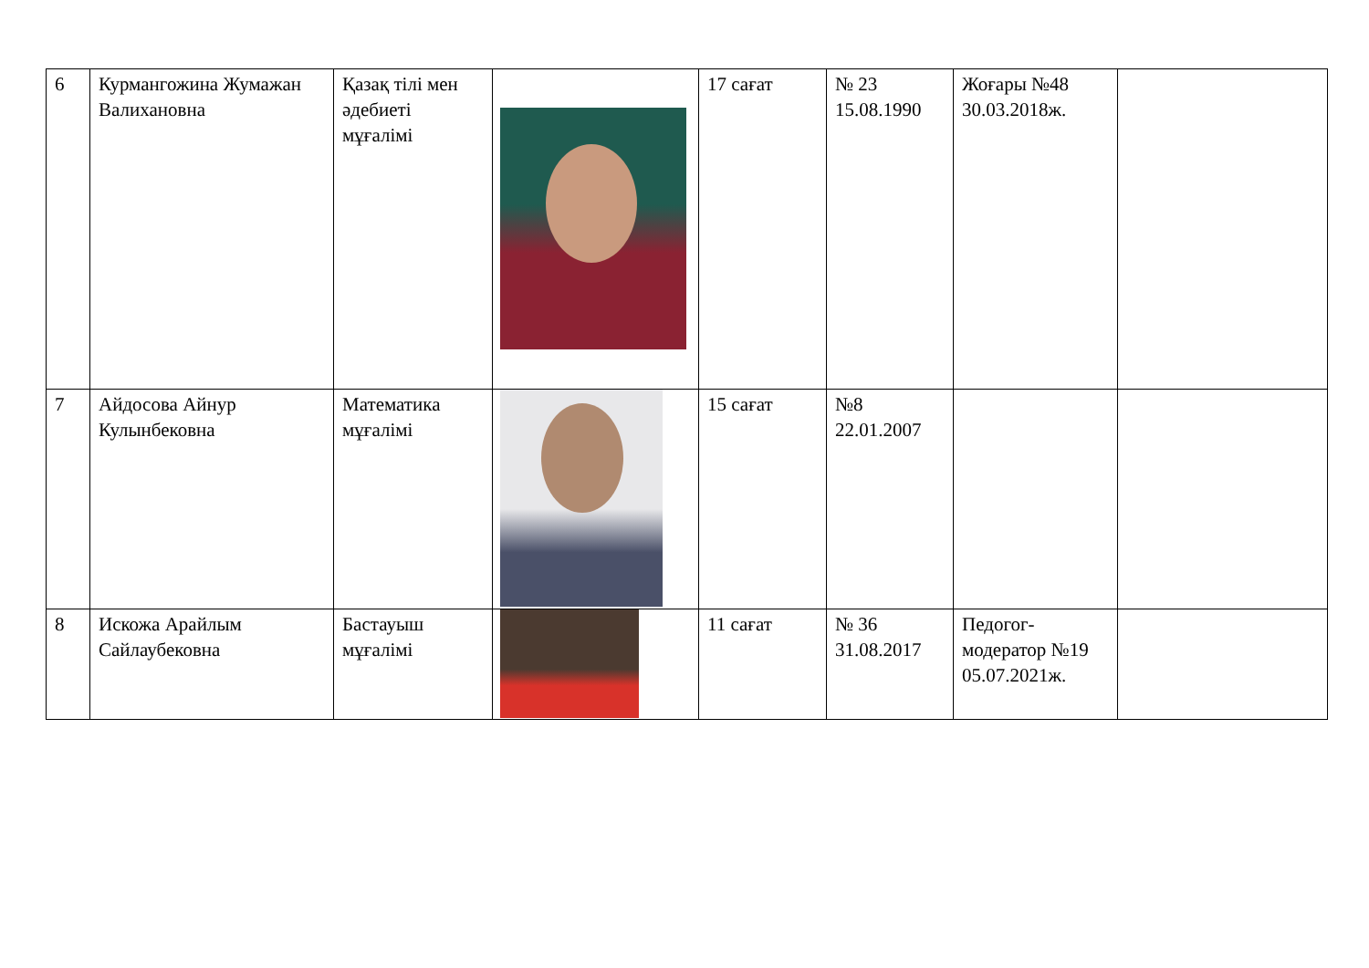| 6 | Курмангожина Жумажан Валихановна | Қазақ тілі мен әдебиеті мұғалімі | | 17 сағат | № 23 15.08.1990 | Жоғары №48 30.03.2018ж. | |
| 7 | Айдосова Айнур Кулынбековна | Математика мұғалімі | | 15 сағат | №8 22.01.2007 | | |
| 8 | Искожа Арайлым Сайлаубековна | Бастауыш мұғалімі | | 11 сағат | № 36 31.08.2017 | Педогог-модератор №19 05.07.2021ж. | |